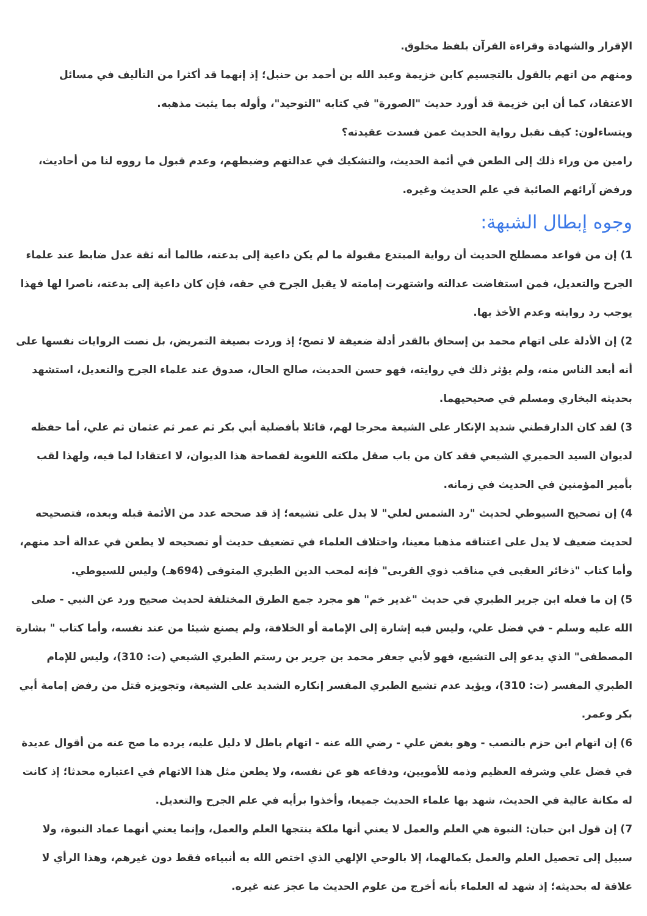الإقرار والشهادة وقراءة القرآن بلفظ مخلوق.
ومنهم من اتهم بالقول بالتجسيم كابن خزيمة وعبد الله بن أحمد بن حنبل؛ إذ إنهما قد أكثرا من التأليف في مسائل الاعتقاد، كما أن ابن خزيمة قد أورد حديث "الصورة" في كتابه "التوحيد"، وأوله بما يثبت مذهبه.
ويتساءلون: كيف نقبل رواية الحديث عمن فسدت عقيدته؟
رامين من وراء ذلك إلى الطعن في أئمة الحديث، والتشكيك في عدالتهم وضبطهم، وعدم قبول ما رووه لنا من أحاديث، ورفض آرائهم الصائبة في علم الحديث وغيره.
وجوه إبطال الشبهة:
1) إن من قواعد مصطلح الحديث أن رواية المبتدع مقبولة ما لم يكن داعية إلى بدعته، طالما أنه ثقة عدل ضابط عند علماء الجرح والتعديل، فمن استفاضت عدالته واشتهرت إمامته لا يقبل الجرح في حقه، فإن كان داعية إلى بدعته، ناصرا لها فهذا يوجب رد روايته وعدم الأخذ بها.
2) إن الأدلة على اتهام محمد بن إسحاق بالقدر أدلة ضعيفة لا تصح؛ إذ وردت بصيغة التمريض، بل نصت الروايات نفسها على أنه أبعد الناس منه، ولم يؤثر ذلك في روايته، فهو حسن الحديث، صالح الحال، صدوق عند علماء الجرح والتعديل، استشهد بحديثه البخاري ومسلم في صحيحيهما.
3) لقد كان الدارقطني شديد الإنكار على الشيعة محرجا لهم، قائلا بأفضلية أبي بكر ثم عمر ثم عثمان ثم علي، أما حفظه لديوان السيد الحميري الشيعي فقد كان من باب صقل ملكته اللغوية لفصاحة هذا الديوان، لا اعتقادا لما فيه، ولهذا لقب بأمير المؤمنين في الحديث في زمانه.
4) إن تصحيح السيوطي لحديث "رد الشمس لعلي" لا يدل على تشيعه؛ إذ قد صححه عدد من الأئمة قبله وبعده، فتصحيحه لحديث ضعيف لا يدل على اعتناقه مذهبا معينا، واختلاف العلماء في تضعيف حديث أو تصحيحه لا يطعن في عدالة أحد منهم، وأما كتاب "ذخائر العقبى في مناقب ذوي القربى" فإنه لمحب الدين الطبري المتوفى (694هـ) وليس للسيوطي.
5) إن ما فعله ابن جرير الطبري في حديث "غدير خم" هو مجرد جمع الطرق المختلفة لحديث صحيح ورد عن النبي - صلى الله عليه وسلم - في فضل علي، وليس فيه إشارة إلى الإمامة أو الخلافة، ولم يصنع شيئا من عند نفسه، وأما كتاب " بشارة المصطفى" الذي يدعو إلى التشيع، فهو لأبي جعفر محمد بن جرير بن رستم الطبري الشيعي (ت: 310)، وليس للإمام الطبري المفسر (ت: 310)، ويؤيد عدم تشيع الطبري المفسر إنكاره الشديد على الشيعة، وتجويزه قتل من رفض إمامة أبي بكر وعمر.
6) إن اتهام ابن حزم بالنصب - وهو بغض علي - رضي الله عنه - اتهام باطل لا دليل عليه، يرده ما صح عنه من أقوال عديدة في فضل علي وشرفه العظيم وذمه للأمويين، ودفاعه هو عن نفسه، ولا يطعن مثل هذا الاتهام في اعتباره محدثا؛ إذ كانت له مكانة عالية في الحديث، شهد بها علماء الحديث جميعا، وأخذوا برأيه في علم الجرح والتعديل.
7) إن قول ابن حبان: النبوة هي العلم والعمل لا يعني أنها ملكة ينتجها العلم والعمل، وإنما يعني أنهما عماد النبوة، ولا سبيل إلى تحصيل العلم والعمل بكمالهما، إلا بالوحي الإلهي الذي اختص الله به أنبياءه فقط دون غيرهم، وهذا الرأي لا علاقة له بحديثه؛ إذ شهد له العلماء بأنه أخرج من علوم الحديث ما عجز عنه غيره.